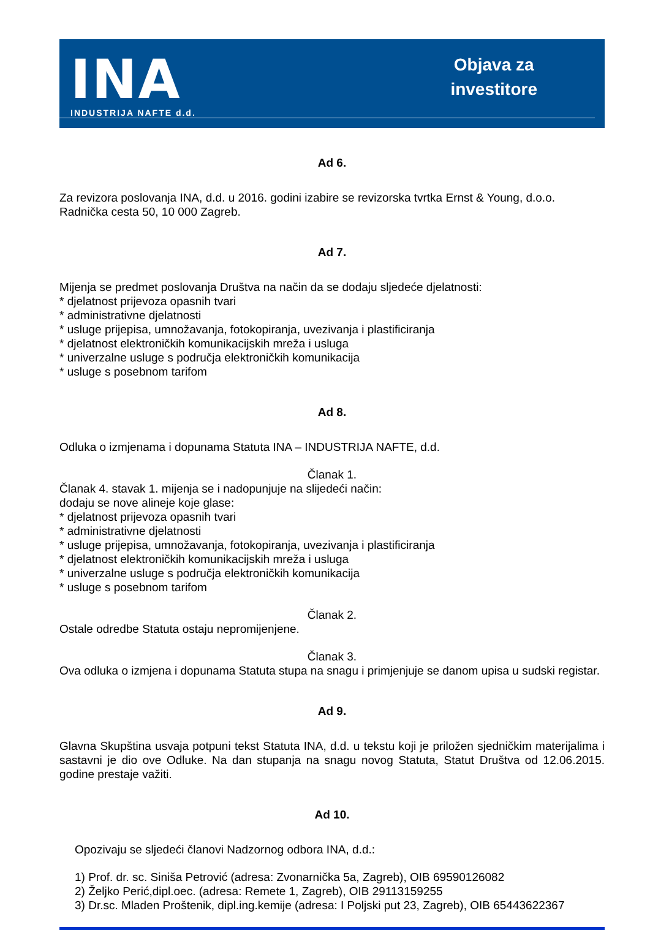INA
INDUSTRIJA NAFTE d.d.
Objava za
investitore
Ad 6.
Za revizora poslovanja INA, d.d. u 2016. godini izabire se revizorska tvrtka Ernst & Young, d.o.o. Radnička cesta 50, 10 000 Zagreb.
Ad 7.
Mijenja se predmet poslovanja Društva na način da se dodaju sljedeće djelatnosti:
* djelatnost prijevoza opasnih tvari
* administrativne djelatnosti
* usluge prijepisa, umnožavanja, fotokopiranja, uvezivanja i plastificiranja
* djelatnost elektroničkih komunikacijskih mreža i usluga
* univerzalne usluge s područja elektroničkih komunikacija
* usluge s posebnom tarifom
Ad 8.
Odluka o izmjenama i dopunama Statuta INA – INDUSTRIJA NAFTE, d.d.
Članak 1.
Članak 4. stavak 1. mijenja se i nadopunjuje na slijedeći način:
dodaju se nove alineje koje glase:
* djelatnost prijevoza opasnih tvari
* administrativne djelatnosti
* usluge prijepisa, umnožavanja, fotokopiranja, uvezivanja i plastificiranja
* djelatnost elektroničkih komunikacijskih mreža i usluga
* univerzalne usluge s područja elektroničkih komunikacija
* usluge s posebnom tarifom
Članak 2.
Ostale odredbe Statuta ostaju nepromijenjene.
Članak 3.
Ova odluka o izmjena i dopunama Statuta stupa na snagu i primjenjuje se danom upisa u sudski registar.
Ad 9.
Glavna Skupština usvaja potpuni tekst Statuta INA, d.d. u tekstu koji je priložen sjedničkim materijalima i sastavni je dio ove Odluke. Na dan stupanja na snagu novog Statuta, Statut Društva od 12.06.2015. godine prestaje važiti.
Ad 10.
Opozivaju se sljedeći članovi Nadzornog odbora INA, d.d.:
1) Prof. dr. sc. Siniša Petrović (adresa: Zvonarnička 5a, Zagreb), OIB 69590126082
2) Željko Perić,dipl.oec. (adresa: Remete 1, Zagreb), OIB 29113159255
3) Dr.sc. Mladen Proštenik, dipl.ing.kemije (adresa: I Poljski put 23, Zagreb), OIB 65443622367